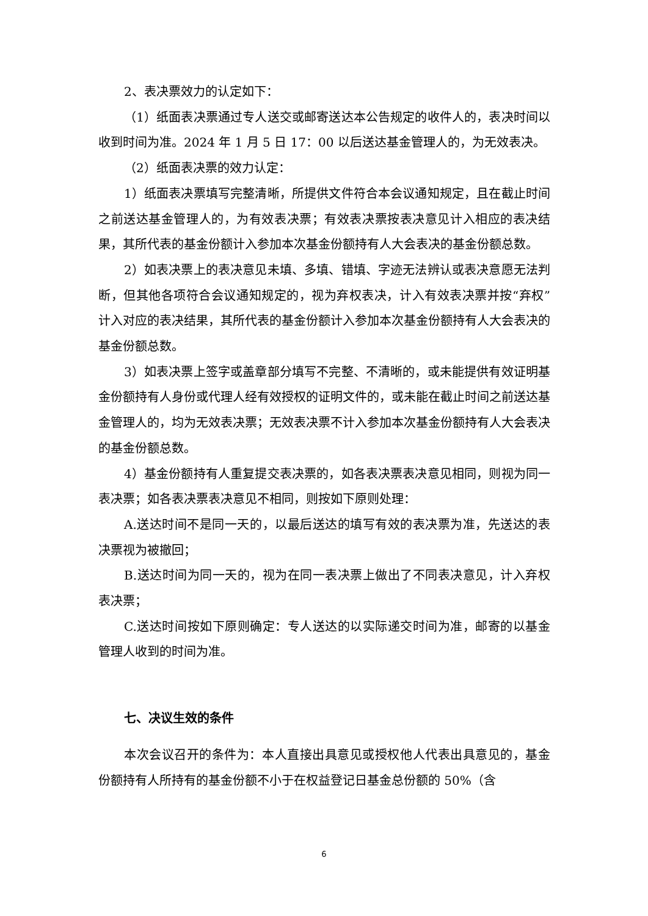2、表决票效力的认定如下：
（1）纸面表决票通过专人送交或邮寄送达本公告规定的收件人的，表决时间以收到时间为准。2024 年 1 月 5 日 17：00 以后送达基金管理人的，为无效表决。
（2）纸面表决票的效力认定：
1）纸面表决票填写完整清晰，所提供文件符合本会议通知规定，且在截止时间之前送达基金管理人的，为有效表决票；有效表决票按表决意见计入相应的表决结果，其所代表的基金份额计入参加本次基金份额持有人大会表决的基金份额总数。
2）如表决票上的表决意见未填、多填、错填、字迹无法辨认或表决意愿无法判断，但其他各项符合会议通知规定的，视为弃权表决，计入有效表决票并按“弃权”计入对应的表决结果，其所代表的基金份额计入参加本次基金份额持有人大会表决的基金份额总数。
3）如表决票上签字或盖章部分填写不完整、不清晰的，或未能提供有效证明基金份额持有人身份或代理人经有效授权的证明文件的，或未能在截止时间之前送达基金管理人的，均为无效表决票；无效表决票不计入参加本次基金份额持有人大会表决的基金份额总数。
4）基金份额持有人重复提交表决票的，如各表决票表决意见相同，则视为同一表决票；如各表决票表决意见不相同，则按如下原则处理：
A.送达时间不是同一天的，以最后送达的填写有效的表决票为准，先送达的表决票视为被撤回；
B.送达时间为同一天的，视为在同一表决票上做出了不同表决意见，计入弃权表决票；
C.送达时间按如下原则确定：专人送达的以实际递交时间为准，邮寄的以基金管理人收到的时间为准。
七、决议生效的条件
本次会议召开的条件为：本人直接出具意见或授权他人代表出具意见的，基金份额持有人所持有的基金份额不小于在权益登记日基金总份额的 50%（含
6